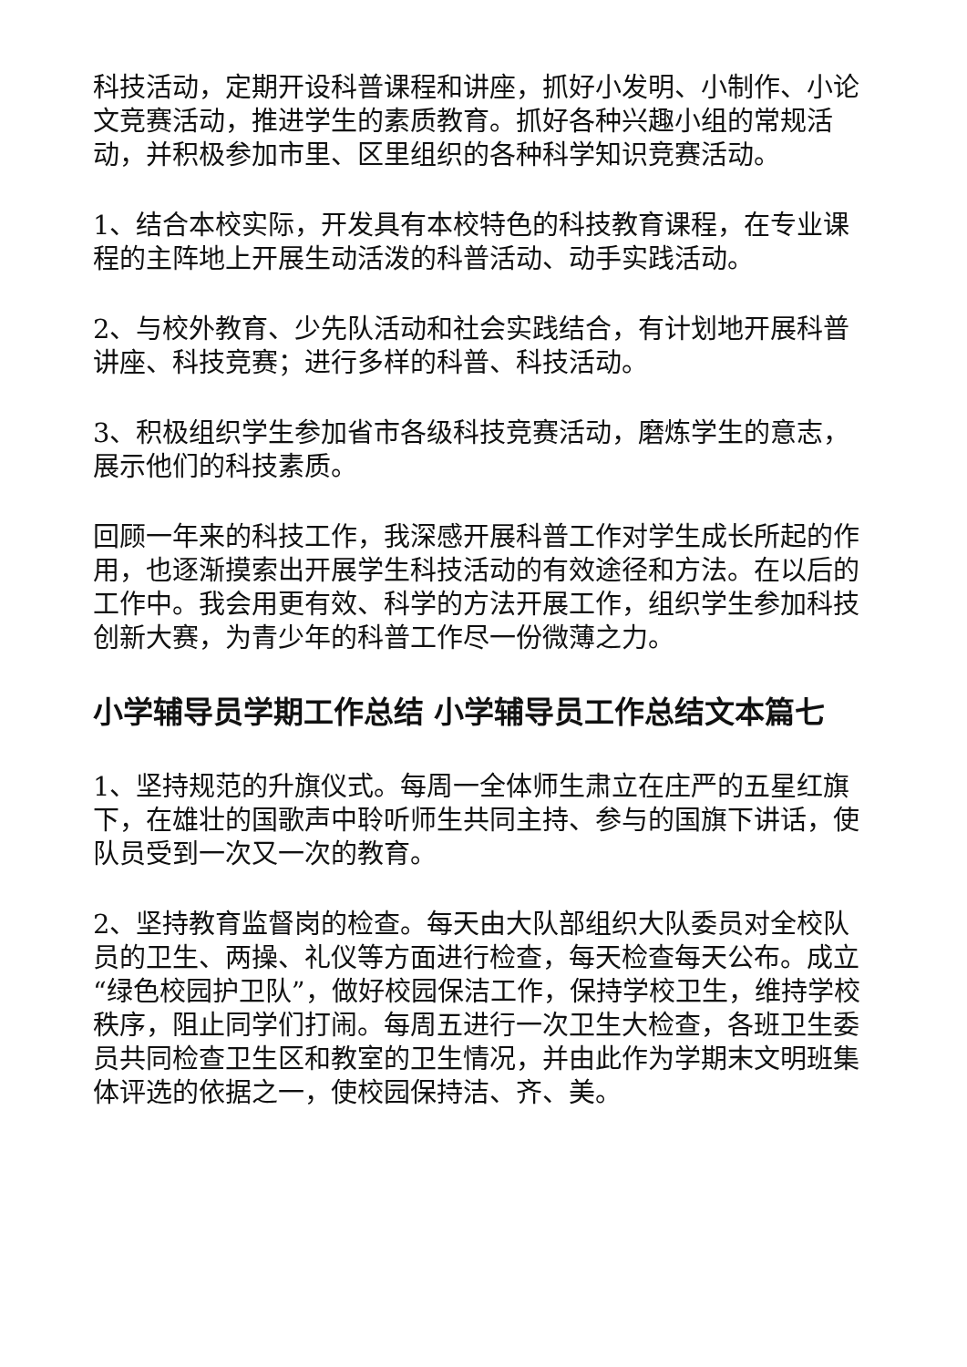科技活动，定期开设科普课程和讲座，抓好小发明、小制作、小论文竞赛活动，推进学生的素质教育。抓好各种兴趣小组的常规活动，并积极参加市里、区里组织的各种科学知识竞赛活动。
1、结合本校实际，开发具有本校特色的科技教育课程，在专业课程的主阵地上开展生动活泼的科普活动、动手实践活动。
2、与校外教育、少先队活动和社会实践结合，有计划地开展科普讲座、科技竞赛；进行多样的科普、科技活动。
3、积极组织学生参加省市各级科技竞赛活动，磨炼学生的意志，展示他们的科技素质。
回顾一年来的科技工作，我深感开展科普工作对学生成长所起的作用，也逐渐摸索出开展学生科技活动的有效途径和方法。在以后的工作中。我会用更有效、科学的方法开展工作，组织学生参加科技创新大赛，为青少年的科普工作尽一份微薄之力。
小学辅导员学期工作总结 小学辅导员工作总结文本篇七
1、坚持规范的升旗仪式。每周一全体师生肃立在庄严的五星红旗下，在雄壮的国歌声中聆听师生共同主持、参与的国旗下讲话，使队员受到一次又一次的教育。
2、坚持教育监督岗的检查。每天由大队部组织大队委员对全校队员的卫生、两操、礼仪等方面进行检查，每天检查每天公布。成立“绿色校园护卫队”，做好校园保洁工作，保持学校卫生，维持学校秩序，阻止同学们打闹。每周五进行一次卫生大检查，各班卫生委员共同检查卫生区和教室的卫生情况，并由此作为学期末文明班集体评选的依据之一，使校园保持洁、齐、美。